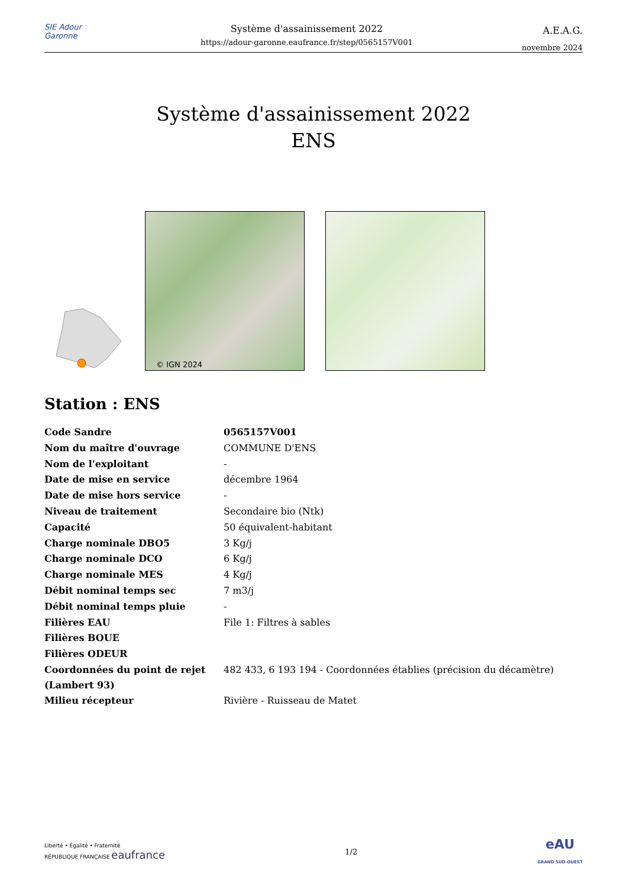SIE Adour Garonne
Système d'assainissement 2022
https://adour-garonne.eaufrance.fr/step/0565157V001
A.E.A.G.
novembre 2024
Système d'assainissement 2022
ENS
© IGN 2024
Station : ENS
| Code Sandre | 0565157V001 |
| Nom du maître d'ouvrage | COMMUNE D'ENS |
| Nom de l'exploitant | - |
| Date de mise en service | décembre 1964 |
| Date de mise hors service | - |
| Niveau de traitement | Secondaire bio (Ntk) |
| Capacité | 50 équivalent-habitant |
| Charge nominale DBO5 | 3 Kg/j |
| Charge nominale DCO | 6 Kg/j |
| Charge nominale MES | 4 Kg/j |
| Débit nominal temps sec | 7 m3/j |
| Débit nominal temps pluie | - |
| Filières EAU | File 1: Filtres à sables |
| Filières BOUE | |
| Filières ODEUR | |
| Coordonnées du point de rejet (Lambert 93) | 482 433, 6 193 194 - Coordonnées établies (précision du décamètre) |
| Milieu récepteur | Rivière - Ruisseau de Matet |
Liberté • Égalité • Fraternité
RÉPUBLIQUE FRANÇAISE eaufrance
1/2
eAU
GRAND SUD-OUEST